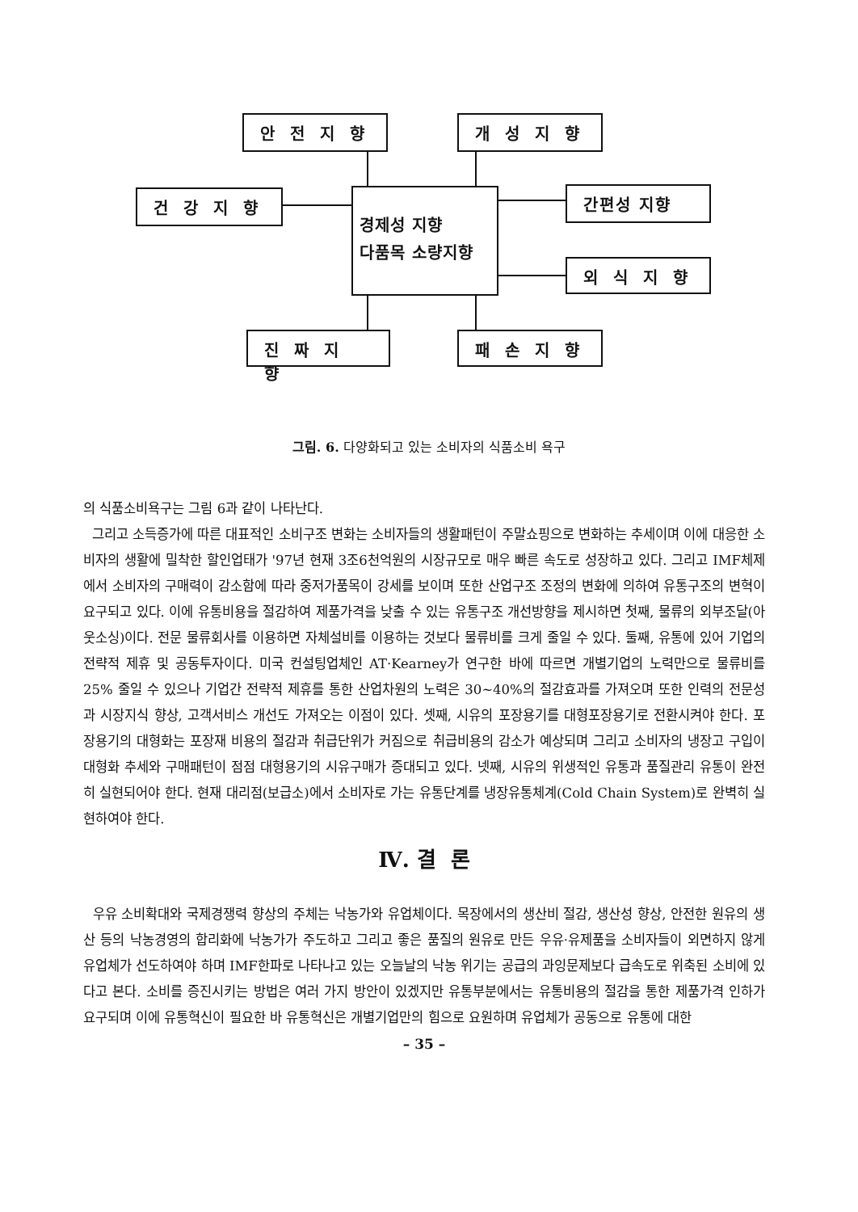안 전 지 향 개 성 지 향
건 강 지 향
경제성 지향
다품목 소량지향
간편성 지향
외 식 지 향
진 짜 지 향 패 손 지 향
그림. 6. 다양화되고 있는 소비자의 식품소비 욕구
의 식품소비욕구는 그림 6과 같이 나타난다.
그리고 소득증가에 따른 대표적인 소비구조 변화는 소비자들의 생활패턴이 주말쇼핑으로 변화하는 추세이며 이에 대응한 소비자의 생활에 밀착한 할인업태가 '97년 현재 3조6천억원의 시장규모로 매우 빠른 속도로 성장하고 있다. 그리고 IMF체제에서 소비자의 구매력이 감소함에 따라 중저가품목이 강세를 보이며 또한 산업구조 조정의 변화에 의하여 유통구조의 변혁이 요구되고 있다. 이에 유통비용을 절감하여 제품가격을 낮출 수 있는 유통구조 개선방향을 제시하면 첫째, 물류의 외부조달(아웃소싱)이다. 전문 물류회사를 이용하면 자체설비를 이용하는 것보다 물류비를 크게 줄일 수 있다. 둘째, 유통에 있어 기업의 전략적 제휴 및 공동투자이다. 미국 컨설팅업체인 AT·Kearney가 연구한 바에 따르면 개별기업의 노력만으로 물류비를 25% 줄일 수 있으나 기업간 전략적 제휴를 통한 산업차원의 노력은 30~40%의 절감효과를 가져오며 또한 인력의 전문성과 시장지식 향상, 고객서비스 개선도 가져오는 이점이 있다. 셋째, 시유의 포장용기를 대형포장용기로 전환시켜야 한다. 포장용기의 대형화는 포장재 비용의 절감과 취급단위가 커짐으로 취급비용의 감소가 예상되며 그리고 소비자의 냉장고 구입이 대형화 추세와 구매패턴이 점점 대형용기의 시유구매가 증대되고 있다. 넷째, 시유의 위생적인 유통과 품질관리 유통이 완전히 실현되어야 한다. 현재 대리점(보급소)에서 소비자로 가는 유통단계를 냉장유통체계(Cold Chain System)로 완벽히 실현하여야 한다.
Ⅳ. 결 론
우유 소비확대와 국제경쟁력 향상의 주체는 낙농가와 유업체이다. 목장에서의 생산비 절감, 생산성 향상, 안전한 원유의 생산 등의 낙농경영의 합리화에 낙농가가 주도하고 그리고 좋은 품질의 원유로 만든 우유·유제품을 소비자들이 외면하지 않게 유업체가 선도하여야 하며 IMF한파로 나타나고 있는 오늘날의 낙농 위기는 공급의 과잉문제보다 급속도로 위축된 소비에 있다고 본다. 소비를 증진시키는 방법은 여러 가지 방안이 있겠지만 유통부분에서는 유통비용의 절감을 통한 제품가격 인하가 요구되며 이에 유통혁신이 필요한 바 유통혁신은 개별기업만의 힘으로 요원하며 유업체가 공동으로 유통에 대한
– 35 –